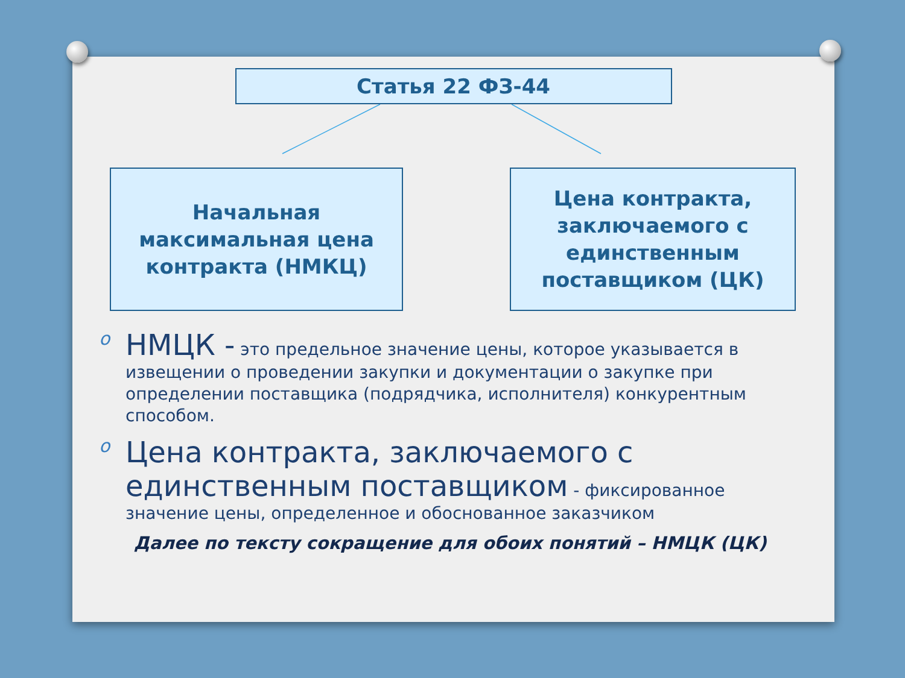Статья 22 ФЗ-44
Начальная
максимальная цена
контракта (НМКЦ)
Цена контракта,
заключаемого с
единственным
поставщиком (ЦК)
o НМЦК - это предельное значение цены, которое указывается в извещении о проведении закупки и документации о закупке при определении поставщика (подрядчика, исполнителя) конкурентным способом.
o Цена контракта, заключаемого с единственным поставщиком - фиксированное значение цены, определенное и обоснованное заказчиком
Далее по тексту сокращение для обоих понятий – НМЦК (ЦК)